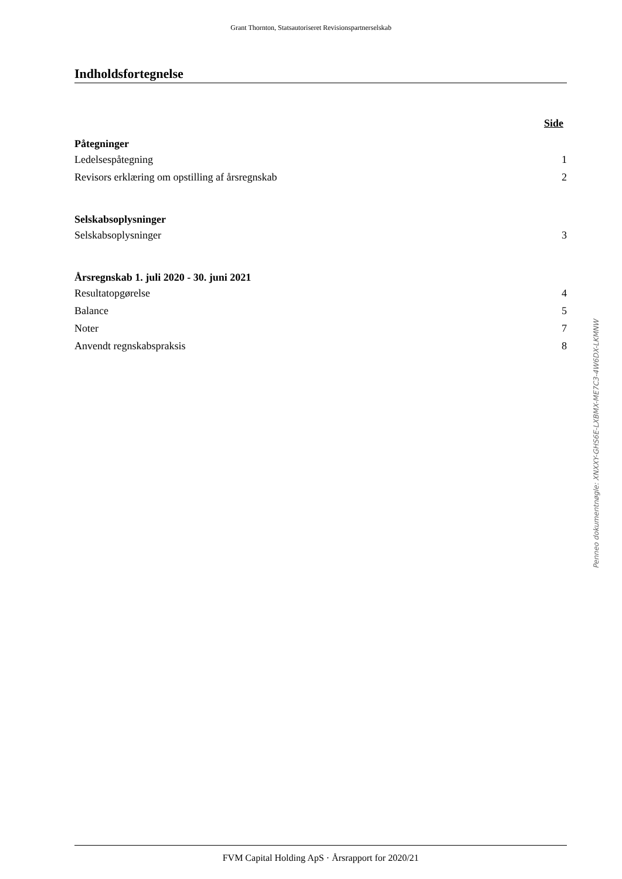Grant Thornton, Statsautoriseret Revisionspartnerselskab
Indholdsfortegnelse
Side
Påtegninger
Ledelsespåtegning 1
Revisors erklæring om opstilling af årsregnskab 2
Selskabsoplysninger
Selskabsoplysninger 3
Årsregnskab 1. juli 2020 - 30. juni 2021
Resultatopgørelse 4
Balance 5
Noter 7
Anvendt regnskabspraksis 8
Penneo dokumentnøgle: XNXXY-GHS6E-LXBMX-ME7C3-4W6DX-LKMNW
FVM Capital Holding ApS · Årsrapport for 2020/21